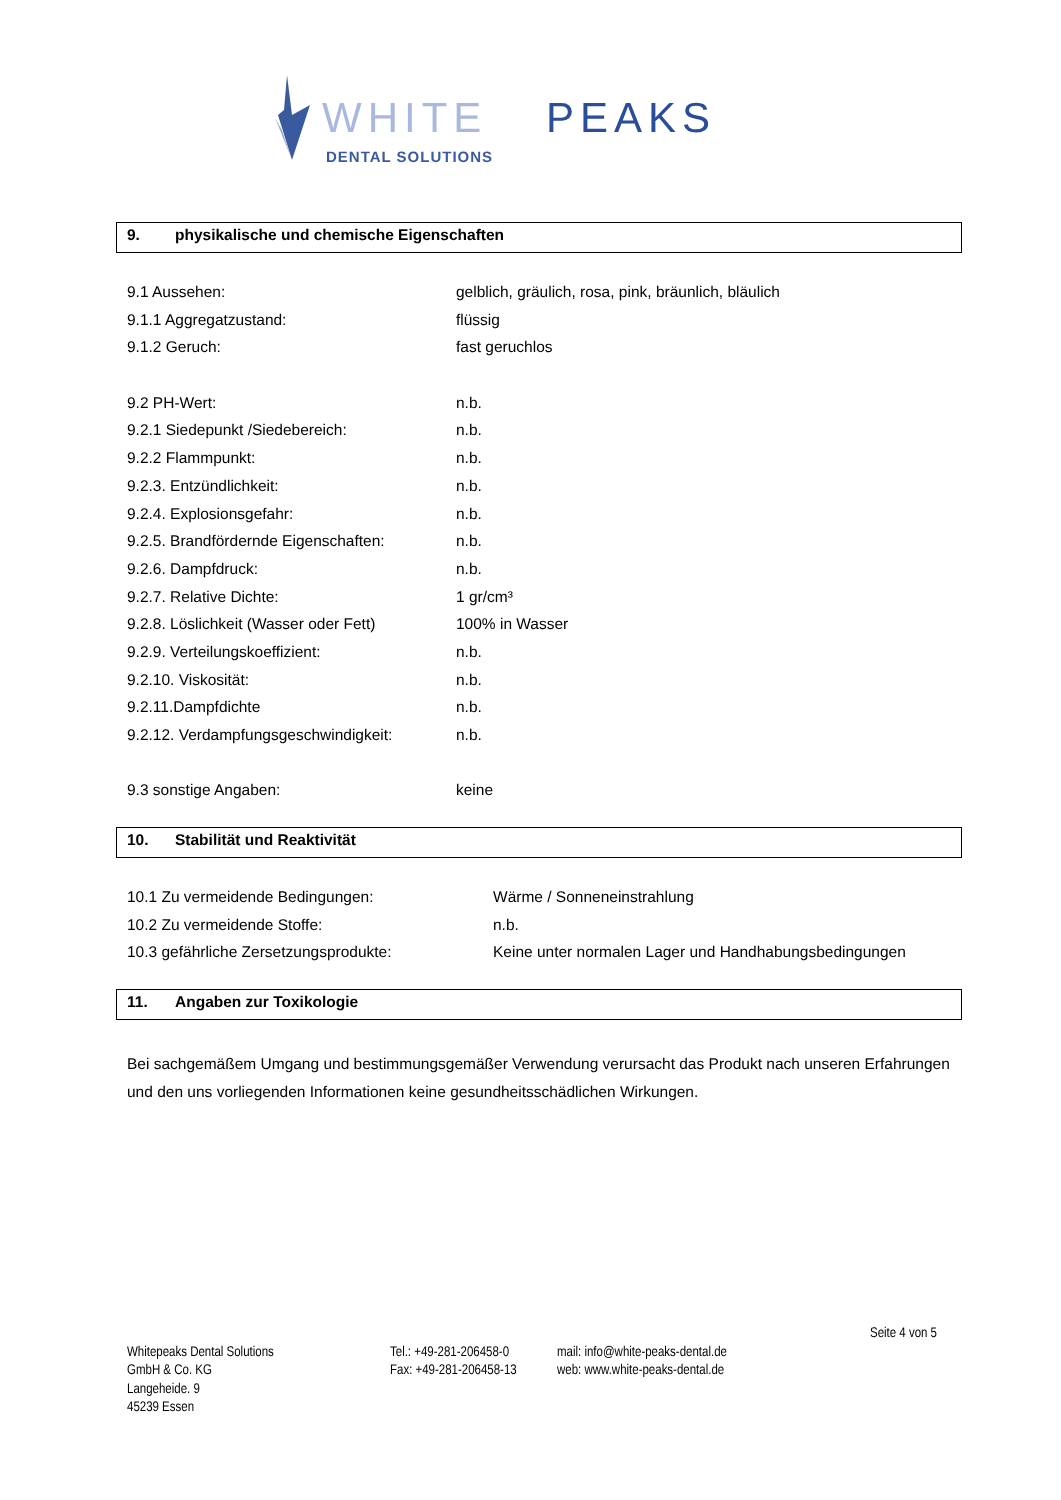WHITE
PEAKS
DENTAL SOLUTIONS
9. physikalische und chemische Eigenschaften
9.1 Aussehen: gelblich, gräulich, rosa, pink, bräunlich, bläulich
9.1.1 Aggregatzustand: flüssig
9.1.2 Geruch: fast geruchlos
9.2 PH-Wert: n.b.
9.2.1 Siedepunkt /Siedebereich: n.b.
9.2.2 Flammpunkt: n.b.
9.2.3. Entzündlichkeit: n.b.
9.2.4. Explosionsgefahr: n.b.
9.2.5. Brandfördernde Eigenschaften:
n.b.
9.2.6. Dampfdruck: n.b.
9.2.7. Relative Dichte: 1 gr/cm³
9.2.8. Löslichkeit (Wasser oder Fett)
100% in Wasser
9.2.9. Verteilungskoeffizient: n.b.
9.2.10. Viskosität: n.b.
9.2.11.Dampfdichte n.b.
9.2.12. Verdampfungsgeschwindigkeit:
n.b.
9.3 sonstige Angaben: keine
10. Stabilität und Reaktivität
10.1 Zu vermeidende Bedingungen: Wärme / Sonneneinstrahlung
10.2 Zu vermeidende Stoffe: n.b.
10.3 gefährliche Zersetzungsprodukte: Keine unter normalen Lager und Handhabungsbedingungen
11. Angaben zur Toxikologie
Bei sachgemäßem Umgang und bestimmungsgemäßer Verwendung verursacht das Produkt nach unseren Erfahrungen und den uns vorliegenden Informationen keine gesundheitsschädlichen Wirkungen.
Seite 4 von 5
Whitepeaks Dental Solutions
GmbH & Co. KG
Langeheide. 9
45239 Essen
Tel.: +49-281-206458-0
Fax: +49-281-206458-13
mail: info@white-peaks-dental.de
web: www.white-peaks-dental.de